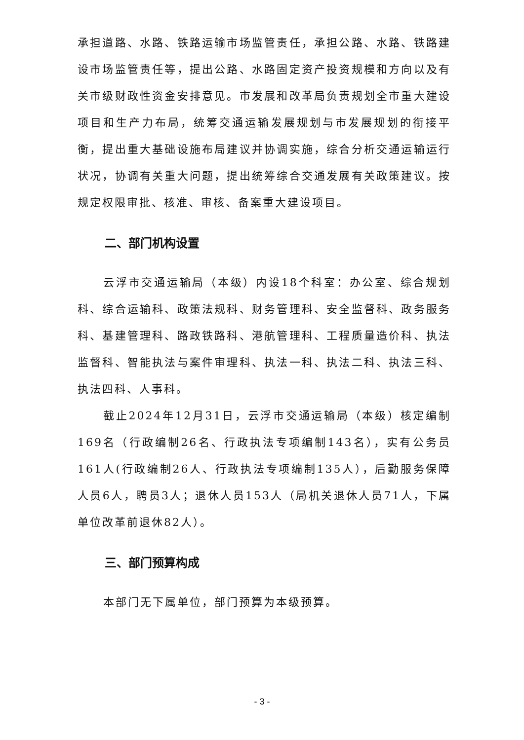承担道路、水路、铁路运输市场监管责任，承担公路、水路、铁路建设市场监管责任等，提出公路、水路固定资产投资规模和方向以及有关市级财政性资金安排意见。市发展和改革局负责规划全市重大建设项目和生产力布局，统筹交通运输发展规划与市发展规划的衔接平衡，提出重大基础设施布局建议并协调实施，综合分析交通运输运行状况，协调有关重大问题，提出统筹综合交通发展有关政策建议。按规定权限审批、核准、审核、备案重大建设项目。
二、部门机构设置
云浮市交通运输局（本级）内设18个科室：办公室、综合规划科、综合运输科、政策法规科、财务管理科、安全监督科、政务服务科、基建管理科、路政铁路科、港航管理科、工程质量造价科、执法监督科、智能执法与案件审理科、执法一科、执法二科、执法三科、执法四科、人事科。
截止2024年12月31日，云浮市交通运输局（本级）核定编制169名（行政编制26名、行政执法专项编制143名），实有公务员161人(行政编制26人、行政执法专项编制135人），后勤服务保障人员6人，聘员3人；退休人员153人（局机关退休人员71人，下属单位改革前退休82人）。
三、部门预算构成
本部门无下属单位，部门预算为本级预算。
- 3 -